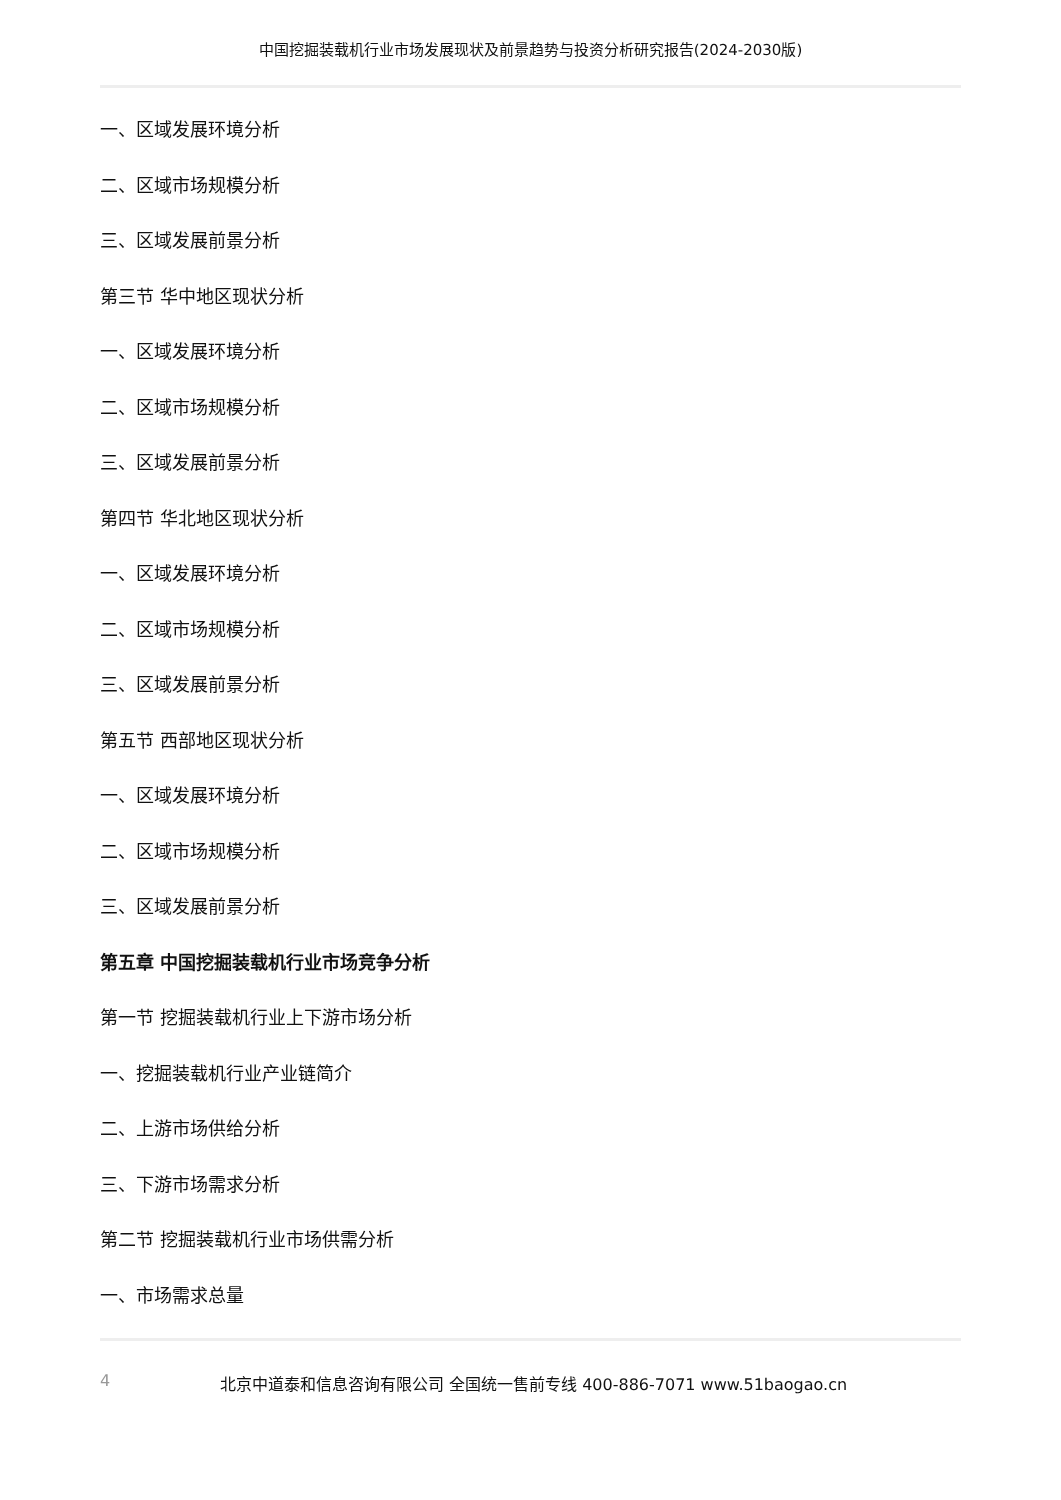中国挖掘装载机行业市场发展现状及前景趋势与投资分析研究报告(2024-2030版)
一、区域发展环境分析
二、区域市场规模分析
三、区域发展前景分析
第三节 华中地区现状分析
一、区域发展环境分析
二、区域市场规模分析
三、区域发展前景分析
第四节 华北地区现状分析
一、区域发展环境分析
二、区域市场规模分析
三、区域发展前景分析
第五节 西部地区现状分析
一、区域发展环境分析
二、区域市场规模分析
三、区域发展前景分析
第五章 中国挖掘装载机行业市场竞争分析
第一节 挖掘装载机行业上下游市场分析
一、挖掘装载机行业产业链简介
二、上游市场供给分析
三、下游市场需求分析
第二节 挖掘装载机行业市场供需分析
一、市场需求总量
4 北京中道泰和信息咨询有限公司 全国统一售前专线 400-886-7071 www.51baogao.cn